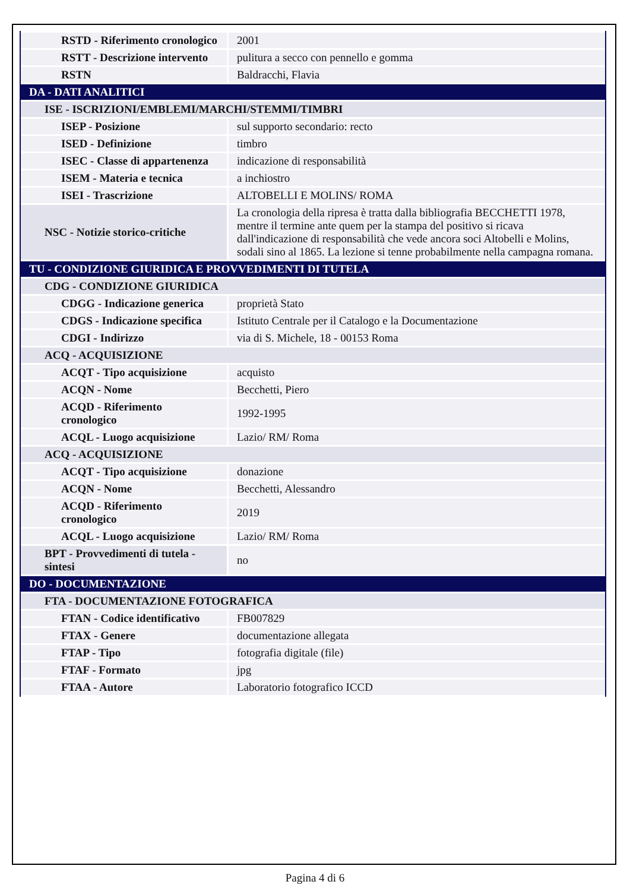| RSTD - Riferimento cronologico | 2001 |
| RSTT - Descrizione intervento | pulitura a secco con pennello e gomma |
| RSTN | Baldracchi, Flavia |
| DA - DATI ANALITICI | |
| ISE - ISCRIZIONI/EMBLEMI/MARCHI/STEMMI/TIMBRI | |
| ISEP - Posizione | sul supporto secondario: recto |
| ISED - Definizione | timbro |
| ISEC - Classe di appartenenza | indicazione di responsabilità |
| ISEM - Materia e tecnica | a inchiostro |
| ISEI - Trascrizione | ALTOBELLI E MOLINS/ ROMA |
| NSC - Notizie storico-critiche | La cronologia della ripresa è tratta dalla bibliografia BECCHETTI 1978, mentre il termine ante quem per la stampa del positivo si ricava dall'indicazione di responsabilità che vede ancora soci Altobelli e Molins, sodali sino al 1865. La lezione si tenne probabilmente nella campagna romana. |
| TU - CONDIZIONE GIURIDICA E PROVVEDIMENTI DI TUTELA | |
| CDG - CONDIZIONE GIURIDICA | |
| CDGG - Indicazione generica | proprietà Stato |
| CDGS - Indicazione specifica | Istituto Centrale per il Catalogo e la Documentazione |
| CDGI - Indirizzo | via di S. Michele, 18 - 00153 Roma |
| ACQ - ACQUISIZIONE | |
| ACQT - Tipo acquisizione | acquisto |
| ACQN - Nome | Becchetti, Piero |
| ACQD - Riferimento cronologico | 1992-1995 |
| ACQL - Luogo acquisizione | Lazio/ RM/ Roma |
| ACQ - ACQUISIZIONE | |
| ACQT - Tipo acquisizione | donazione |
| ACQN - Nome | Becchetti, Alessandro |
| ACQD - Riferimento cronologico | 2019 |
| ACQL - Luogo acquisizione | Lazio/ RM/ Roma |
| BPT - Provvedimenti di tutela - sintesi | no |
| DO - DOCUMENTAZIONE | |
| FTA - DOCUMENTAZIONE FOTOGRAFICA | |
| FTAN - Codice identificativo | FB007829 |
| FTAX - Genere | documentazione allegata |
| FTAP - Tipo | fotografia digitale (file) |
| FTAF - Formato | jpg |
| FTAA - Autore | Laboratorio fotografico ICCD |
Pagina 4 di 6